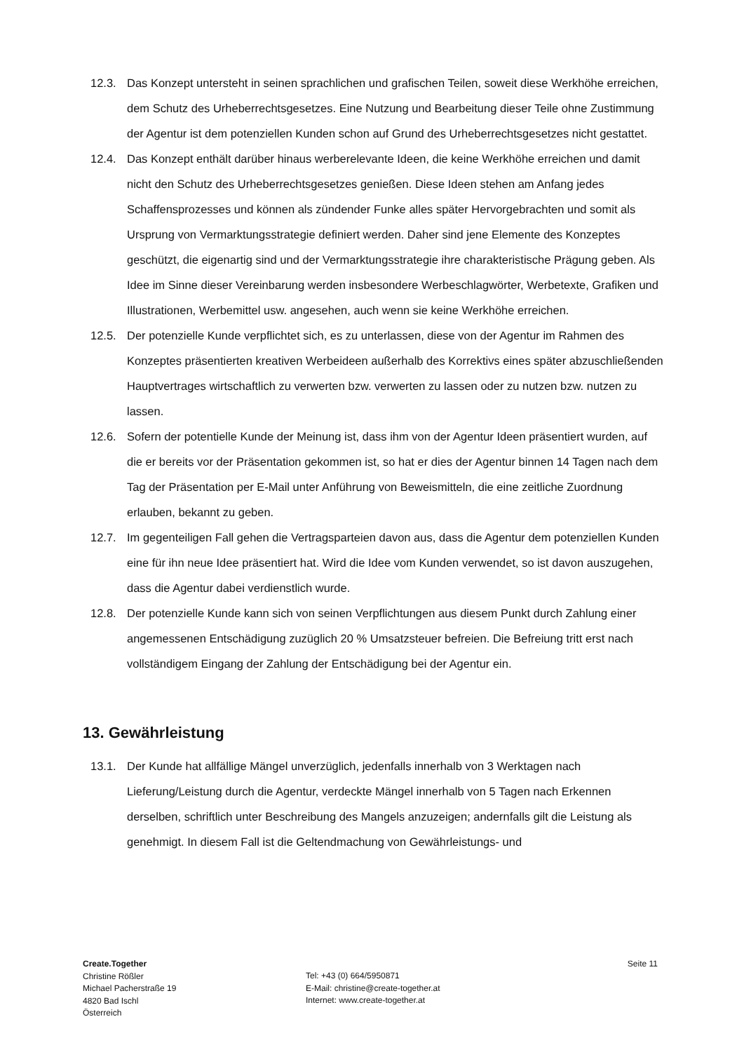12.3. Das Konzept untersteht in seinen sprachlichen und grafischen Teilen, soweit diese Werkhöhe erreichen, dem Schutz des Urheberrechtsgesetzes. Eine Nutzung und Bearbeitung dieser Teile ohne Zustimmung der Agentur ist dem potenziellen Kunden schon auf Grund des Urheberrechtsgesetzes nicht gestattet.
12.4. Das Konzept enthält darüber hinaus werberelevante Ideen, die keine Werkhöhe erreichen und damit nicht den Schutz des Urheberrechtsgesetzes genießen. Diese Ideen stehen am Anfang jedes Schaffensprozesses und können als zündender Funke alles später Hervorgebrachten und somit als Ursprung von Vermarktungsstrategie definiert werden. Daher sind jene Elemente des Konzeptes geschützt, die eigenartig sind und der Vermarktungsstrategie ihre charakteristische Prägung geben. Als Idee im Sinne dieser Vereinbarung werden insbesondere Werbeschlagwörter, Werbetexte, Grafiken und Illustrationen, Werbemittel usw. angesehen, auch wenn sie keine Werkhöhe erreichen.
12.5. Der potenzielle Kunde verpflichtet sich, es zu unterlassen, diese von der Agentur im Rahmen des Konzeptes präsentierten kreativen Werbeideen außerhalb des Korrektivs eines später abzuschließenden Hauptvertrages wirtschaftlich zu verwerten bzw. verwerten zu lassen oder zu nutzen bzw. nutzen zu lassen.
12.6. Sofern der potentielle Kunde der Meinung ist, dass ihm von der Agentur Ideen präsentiert wurden, auf die er bereits vor der Präsentation gekommen ist, so hat er dies der Agentur binnen 14 Tagen nach dem Tag der Präsentation per E-Mail unter Anführung von Beweismitteln, die eine zeitliche Zuordnung erlauben, bekannt zu geben.
12.7. Im gegenteiligen Fall gehen die Vertragsparteien davon aus, dass die Agentur dem potenziellen Kunden eine für ihn neue Idee präsentiert hat. Wird die Idee vom Kunden verwendet, so ist davon auszugehen, dass die Agentur dabei verdienstlich wurde.
12.8. Der potenzielle Kunde kann sich von seinen Verpflichtungen aus diesem Punkt durch Zahlung einer angemessenen Entschädigung zuzüglich 20 % Umsatzsteuer befreien. Die Befreiung tritt erst nach vollständigem Eingang der Zahlung der Entschädigung bei der Agentur ein.
13. Gewährleistung
13.1. Der Kunde hat allfällige Mängel unverzüglich, jedenfalls innerhalb von 3 Werktagen nach Lieferung/Leistung durch die Agentur, verdeckte Mängel innerhalb von 5 Tagen nach Erkennen derselben, schriftlich unter Beschreibung des Mangels anzuzeigen; andernfalls gilt die Leistung als genehmigt. In diesem Fall ist die Geltendmachung von Gewährleistungs- und
Create.Together
Christine Rößler
Michael Pacherstraße 19
4820 Bad Ischl
Österreich
Tel: +43 (0) 664/5950871
E-Mail: christine@create-together.at
Internet: www.create-together.at
Seite 11